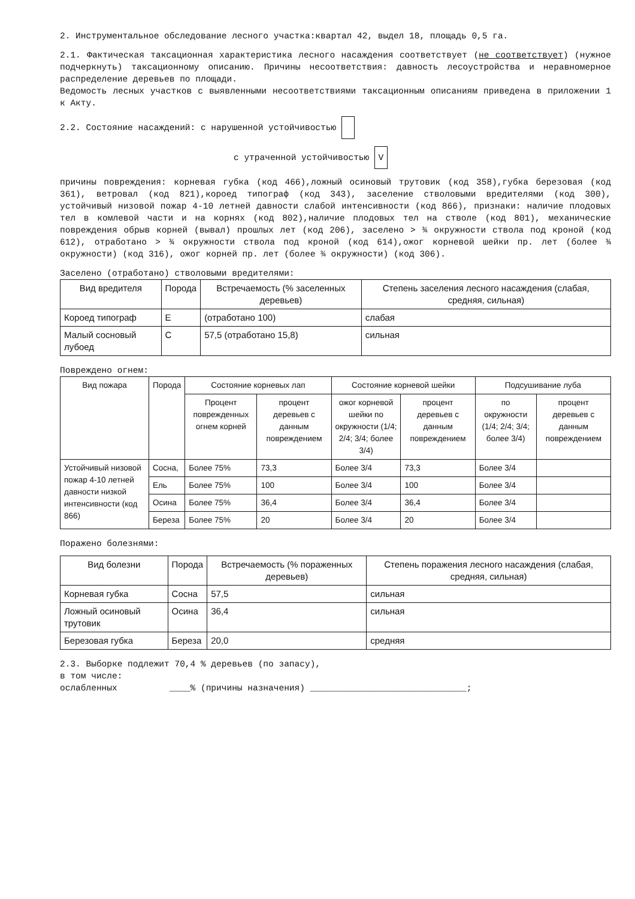2. Инструментальное обследование лесного участка:квартал 42, выдел 18, площадь 0,5 га.
2.1. Фактическая таксационная характеристика лесного насаждения соответствует (не соответствует) (нужное подчеркнуть) таксационному описанию. Причины несоответствия: давность лесоустройства и неравномерное распределение деревьев по площади.
Ведомость лесных участков с выявленными несоответствиями таксационным описаниям приведена в приложении 1 к Акту.
2.2. Состояние насаждений: с нарушенной устойчивостью
с утраченной устойчивостью V
причины повреждения: корневая губка (код 466),ложный осиновый трутовик (код 358),губка березовая (код 361), ветровал (код 821),короед типограф (код 343), заселение стволовыми вредителями (код 300), устойчивый низовой пожар 4-10 летней давности слабой интенсивности (код 866), признаки: наличие плодовых тел в комлевой части и на корнях (код 802),наличие плодовых тел на стволе (код 801), механические повреждения обрыв корней (вывал) прошлых лет (код 206), заселено > ¾ окружности ствола под кроной (код 612), отработано > ¾ окружности ствола под кроной (код 614),ожог корневой шейки пр. лет (более ¾ окружности) (код 316), ожог корней пр. лет (более ¾ окружности) (код 306).
Заселено (отработано) стволовыми вредителями:
| Вид вредителя | Порода | Встречаемость (% заселенных деревьев) | Степень заселения лесного насаждения (слабая, средняя, сильная) |
| --- | --- | --- | --- |
| Короед типограф | Е | (отработано 100) | слабая |
| Малый сосновый лубоед | С | 57,5 (отработано 15,8) | сильная |
Повреждено огнем:
| Вид пожара | Порода | Состояние корневых лап | | Состояние корневой шейки | | Подсушивание луба | |
| --- | --- | --- | --- | --- | --- | --- | --- |
| | | Процент поврежденных огнем корней | процент деревьев с данным повреждением | ожог корневой шейки по окружности (1/4; 2/4; 3/4; более 3/4) | процент деревьев с данным повреждением | по окружности (1/4; 2/4; 3/4; более 3/4) | процент деревьев с данным повреждением |
| Устойчивый низовой пожар 4-10 летней давности низкой интенсивности (код 866) | Сосна, | Более 75% | 73,3 | Более 3/4 | 73,3 | Более 3/4 | |
| | Ель | Более 75% | 100 | Более 3/4 | 100 | Более 3/4 | |
| | Осина | Более 75% | 36,4 | Более 3/4 | 36,4 | Более 3/4 | |
| | Береза | Более 75% | 20 | Более 3/4 | 20 | Более 3/4 | |
Поражено болезнями:
| Вид болезни | Порода | Встречаемость (% пораженных деревьев) | Степень поражения лесного насаждения (слабая, средняя, сильная) |
| --- | --- | --- | --- |
| Корневая губка | Сосна | 57,5 | сильная |
| Ложный осиновый трутовик | Осина | 36,4 | сильная |
| Березовая губка | Береза | 20,0 | средняя |
2.3. Выборке подлежит 70,4 % деревьев (по запасу),
в том числе:
ослабленных ____% (причины назначения) ______________________________;